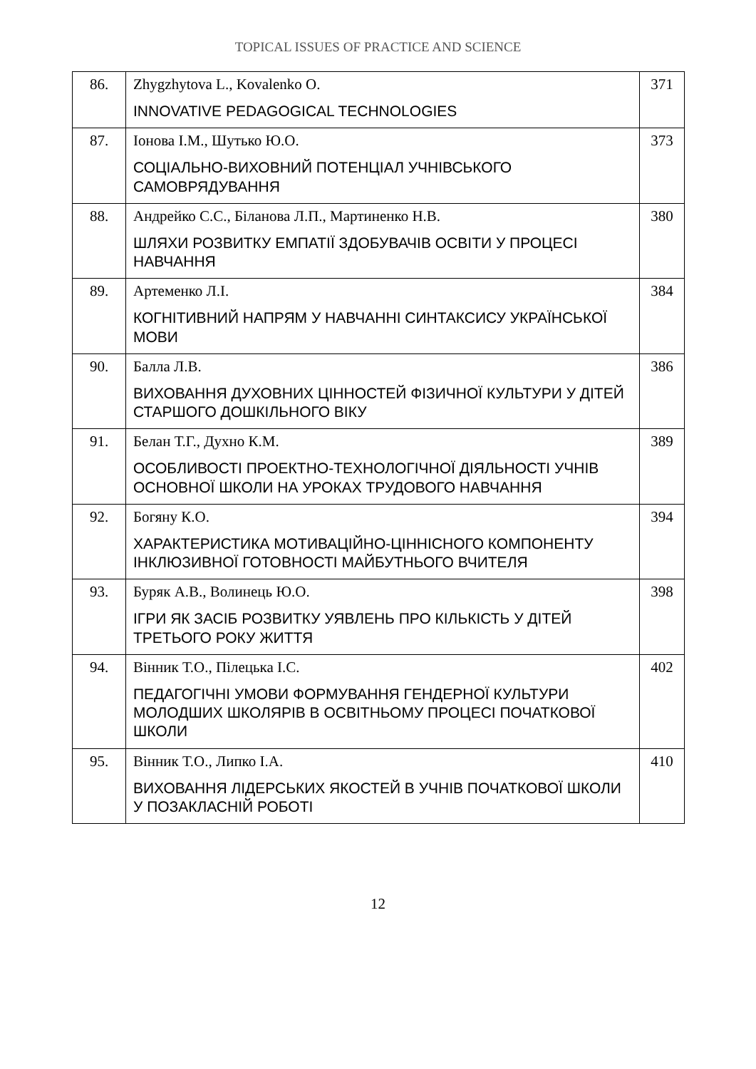TOPICAL ISSUES OF PRACTICE AND SCIENCE
| 86. | Zhygzhytova L., Kovalenko O. INNOVATIVE PEDAGOGICAL TECHNOLOGIES | 371 |
| 87. | Іонова І.М., Шутько Ю.О. СОЦІАЛЬНО-ВИХОВНИЙ ПОТЕНЦІАЛ УЧНІВСЬКОГО САМОВРЯДУВАННЯ | 373 |
| 88. | Андрейко С.С., Біланова Л.П., Мартиненко Н.В. ШЛЯХИ РОЗВИТКУ ЕМПАТІЇ ЗДОБУВАЧІВ ОСВІТИ У ПРОЦЕСІ НАВЧАННЯ | 380 |
| 89. | Артеменко Л.І. КОГНІТИВНИЙ НАПРЯМ У НАВЧАННІ СИНТАКСИСУ УКРАЇНСЬКОЇ МОВИ | 384 |
| 90. | Балла Л.В. ВИХОВАННЯ ДУХОВНИХ ЦІННОСТЕЙ ФІЗИЧНОЇ КУЛЬТУРИ У ДІТЕЙ СТАРШОГО ДОШКІЛЬНОГО ВІКУ | 386 |
| 91. | Белан Т.Г., Духно К.М. ОСОБЛИВОСТІ ПРОЕКТНО-ТЕХНОЛОГІЧНОЇ ДІЯЛЬНОСТІ УЧНІВ ОСНОВНОЇ ШКОЛИ НА УРОКАХ ТРУДОВОГО НАВЧАННЯ | 389 |
| 92. | Богяну К.О. ХАРАКТЕРИСТИКА МОТИВАЦІЙНО-ЦІННІСНОГО КОМПОНЕНТУ ІНКЛЮЗИВНОЇ ГОТОВНОСТІ МАЙБУТНЬОГО ВЧИТЕЛЯ | 394 |
| 93. | Буряк А.В., Волинець Ю.О. ІГРИ ЯК ЗАСІБ РОЗВИТКУ УЯВЛЕНЬ ПРО КІЛЬКІСТЬ У ДІТЕЙ ТРЕТЬОГО РОКУ ЖИТТЯ | 398 |
| 94. | Вінник Т.О., Пілецька І.С. ПЕДАГОГІЧНІ УМОВИ ФОРМУВАННЯ ГЕНДЕРНОЇ КУЛЬТУРИ МОЛОДШИХ ШКОЛЯРІВ В ОСВІТНЬОМУ ПРОЦЕСІ ПОЧАТКОВОЇ ШКОЛИ | 402 |
| 95. | Вінник Т.О., Липко І.А. ВИХОВАННЯ ЛІДЕРСЬКИХ ЯКОСТЕЙ В УЧНІВ ПОЧАТКОВОЇ ШКОЛИ У ПОЗАКЛАСНІЙ РОБОТІ | 410 |
12